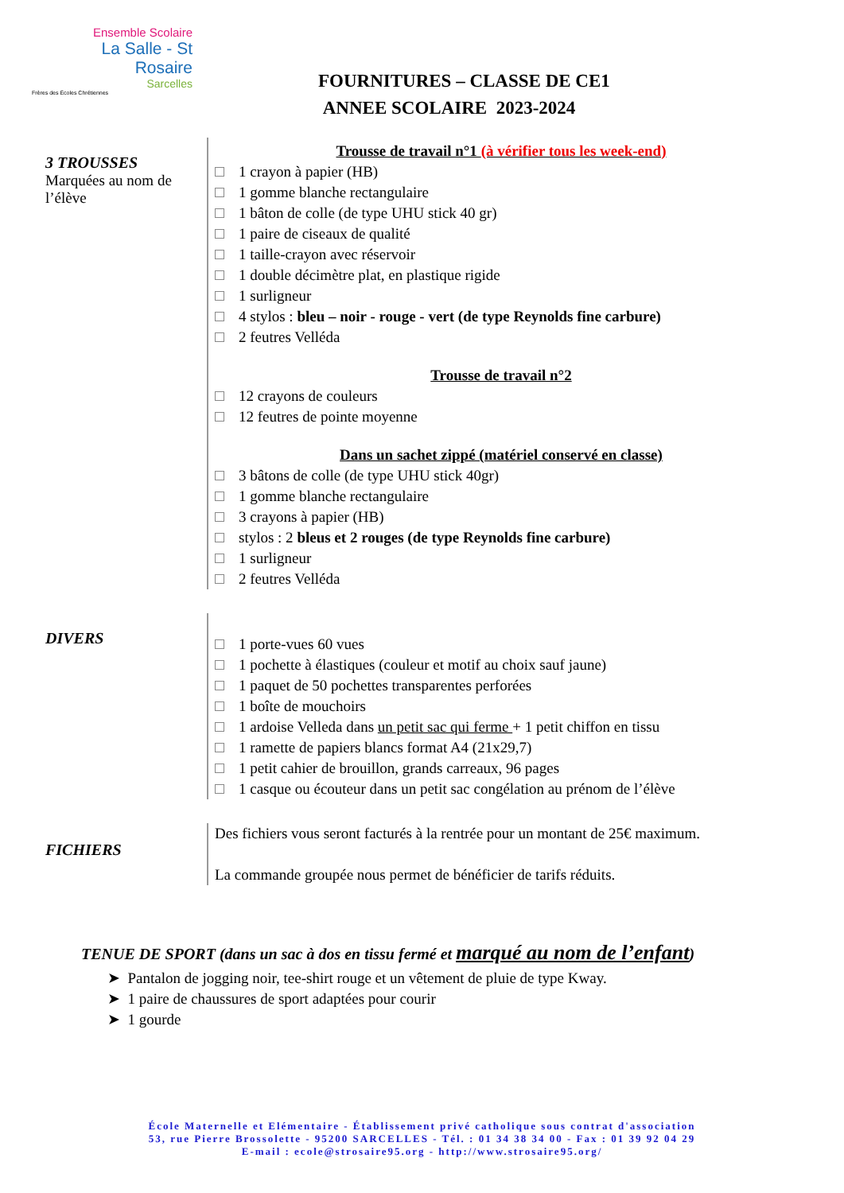Ensemble Scolaire
La Salle - St Rosaire
Sarcelles
Frères des Écoles Chrétiennes
FOURNITURES – CLASSE DE CE1
ANNEE SCOLAIRE 2023-2024
3 TROUSSES
Marquées au nom de l’élève
Trousse de travail n°1 (à vérifier tous les week-end)
1 crayon à papier (HB)
1 gomme blanche rectangulaire
1 bâton de colle (de type UHU stick 40 gr)
1 paire de ciseaux de qualité
1 taille-crayon avec réservoir
1 double décimètre plat, en plastique rigide
1 surligneur
4 stylos : bleu – noir - rouge - vert (de type Reynolds fine carbure)
2 feutres Velléda
Trousse de travail n°2
12 crayons de couleurs
12 feutres de pointe moyenne
Dans un sachet zippé (matériel conservé en classe)
3 bâtons de colle (de type UHU stick 40gr)
1 gomme blanche rectangulaire
3 crayons à papier (HB)
stylos : 2 bleus et 2 rouges (de type Reynolds fine carbure)
1 surligneur
2 feutres Velléda
DIVERS
1 porte-vues 60 vues
1 pochette à élastiques (couleur et motif au choix sauf jaune)
1 paquet de 50 pochettes transparentes perforées
1 boîte de mouchoirs
1 ardoise Velleda dans un petit sac qui ferme + 1 petit chiffon en tissu
1 ramette de papiers blancs format A4 (21x29,7)
1 petit cahier de brouillon, grands carreaux, 96 pages
1 casque ou écouteur dans un petit sac congélation au prénom de l’élève
FICHIERS
Des fichiers vous seront facturés à la rentrée pour un montant de 25€ maximum.
La commande groupée nous permet de bénéficier de tarifs réduits.
TENUE DE SPORT (dans un sac à dos en tissu fermé et marqué au nom de l’enfant)
➤ Pantalon de jogging noir, tee-shirt rouge et un vêtement de pluie de type Kway.
➤ 1 paire de chaussures de sport adaptées pour courir
➤ 1 gourde
École Maternelle et Elémentaire - Établissement privé catholique sous contrat d'association
53, rue Pierre Brossolette - 95200 SARCELLES - Tél. : 01 34 38 34 00 - Fax : 01 39 92 04 29
E-mail : ecole@strosaire95.org - http://www.strosaire95.org/